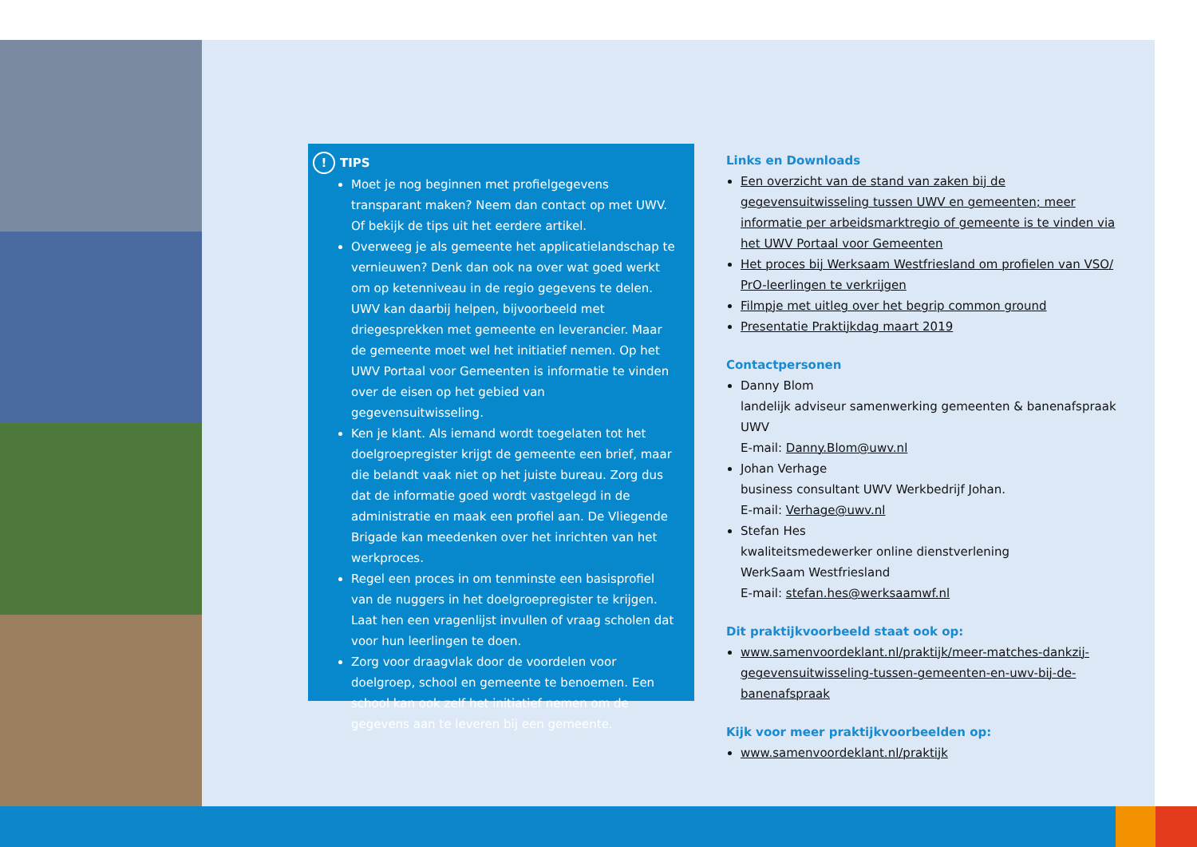! TIPS
Moet je nog beginnen met profielgegevens transparant maken? Neem dan contact op met UWV. Of bekijk de tips uit het eerdere artikel.
Overweeg je als gemeente het applicatielandschap te vernieuwen? Denk dan ook na over wat goed werkt om op ketenniveau in de regio gegevens te delen. UWV kan daarbij helpen, bijvoorbeeld met driegesprekken met gemeente en leverancier. Maar de gemeente moet wel het initiatief nemen. Op het UWV Portaal voor Gemeenten is informatie te vinden over de eisen op het gebied van gegevensuitwisseling.
Ken je klant. Als iemand wordt toegelaten tot het doelgroepregister krijgt de gemeente een brief, maar die belandt vaak niet op het juiste bureau. Zorg dus dat de informatie goed wordt vastgelegd in de administratie en maak een profiel aan. De Vliegende Brigade kan meedenken over het inrichten van het werkproces.
Regel een proces in om tenminste een basisprofiel van de nuggers in het doelgroepregister te krijgen. Laat hen een vragenlijst invullen of vraag scholen dat voor hun leerlingen te doen.
Zorg voor draagvlak door de voordelen voor doelgroep, school en gemeente te benoemen. Een school kan ook zelf het initiatief nemen om de gegevens aan te leveren bij een gemeente.
Links en Downloads
Een overzicht van de stand van zaken bij de gegevensuitwisseling tussen UWV en gemeenten; meer informatie per arbeidsmarktregio of gemeente is te vinden via het UWV Portaal voor Gemeenten
Het proces bij Werksaam Westfriesland om profielen van VSO/ PrO-leerlingen te verkrijgen
Filmpje met uitleg over het begrip common ground
Presentatie Praktijkdag maart 2019
Contactpersonen
Danny Blom
landelijk adviseur samenwerking gemeenten & banenafspraak UWV
E-mail: Danny.Blom@uwv.nl
Johan Verhage
business consultant UWV Werkbedrijf Johan.
E-mail: Verhage@uwv.nl
Stefan Hes
kwaliteitsmedewerker online dienstverlening
WerkSaam Westfriesland
E-mail: stefan.hes@werksaamwf.nl
Dit praktijkvoorbeeld staat ook op:
www.samenvoordeklant.nl/praktijk/meer-matches-dankzij-gegevensuitwisseling-tussen-gemeenten-en-uwv-bij-de-banenafspraak
Kijk voor meer praktijkvoorbeelden op:
www.samenvoordeklant.nl/praktijk